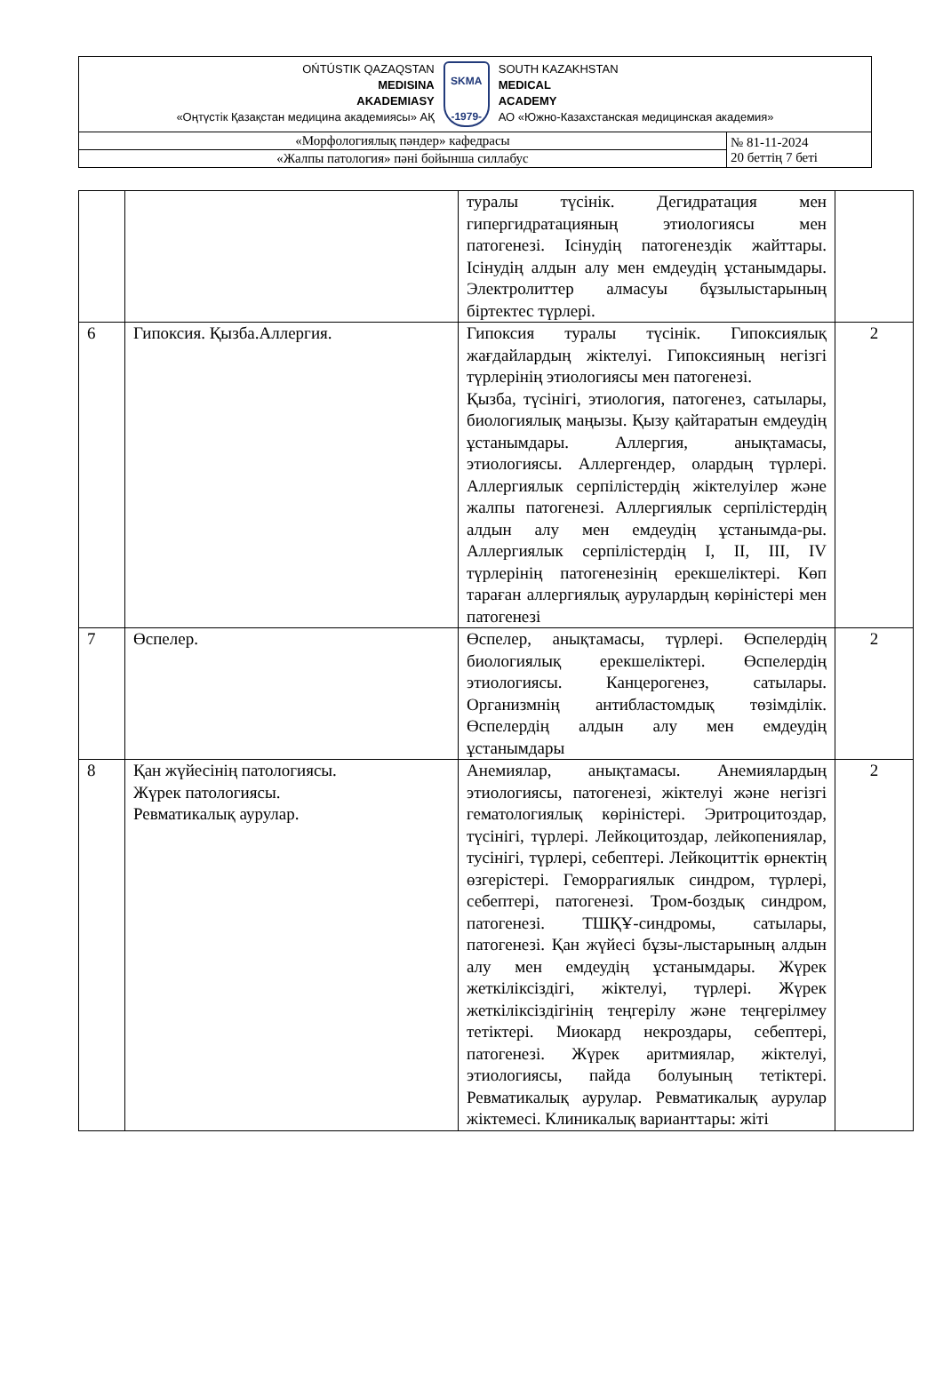| OŃTÚSTIK QAZAQSTAN MEDISINA AKADEMIASY «Оңтүстік Қазақстан медицина академиясы» АҚ SKMA -1979- SOUTH KAZAKHSTAN MEDICAL ACADEMY АО «Южно-Казахстанская медицинская академия» | |
| «Морфологиялық пәндер» кафедрасы | № 81-11-2024 20 беттің 7 беті |
| «Жалпы патология» пәні бойынша силлабус | |
| | | туралы түсінік. Дегидратация мен гипергидратацияның этиологиясы мен патогенезі. Ісінудің патогенездік жайттары. Ісінудің алдын алу мен емдеудің ұстанымдары. Электролиттер алмасуы бұзылыстарының біртектес түрлері. | |
| 6 | Гипоксия. Қызба.Аллергия. | Гипоксия туралы түсінік. Гипоксиялық жағдайлардың жіктелуі. Гипоксияның негізгі түрлерінің этиологиясы мен патогенезі. Қызба, түсінігі, этиология, патогенез, сатылары, биологиялық маңызы. Қызу қайтаратын емдеудің ұстанымдары. Аллергия, анықтамасы, этиологиясы. Аллергендер, олардың түрлері. Аллергиялык серпілістердің жіктелуілер және жалпы патогенезі. Аллергиялык серпілістердің алдын алу мен емдеудің ұстанымда-ры. Аллергиялык серпілістердің I, II, III, IV түрлерінің патогенезінің ерекшеліктері. Көп тараған аллергиялық аурулардың көріністері мен патогенезі | 2 |
| 7 | Өспелер. | Өспелер, анықтамасы, түрлері. Өспелердің биологиялық ерекшеліктері. Өспелердің этиологиясы. Канцерогенез, сатылары. Организмнің антибластомдық төзімділік. Өспелердің алдын алу мен емдеудің ұстанымдары | 2 |
| 8 | Қан жүйесінің патологиясы. Жүрек патологиясы. Ревматикалық аурулар. | Анемиялар, анықтамасы. Анемиялардың этиологиясы, патогенезі, жіктелуі және негізгі гематологиялық көріністері. Эритроцитоздар, түсінігі, түрлері. Лейкоцитоздар, лейкопениялар, тусінігі, түрлері, себептері. Лейкоциттік өрнектің өзгерістері. Геморрагиялык синдром, түрлері, себептері, патогенезі. Тром-боздық синдром, патогенезі. ТШҚҰ-синдромы, сатылары, патогенезі. Қан жүйесі бұзы-лыстарының алдын алу мен емдеудің ұстанымдары. Жүрек жеткіліксіздігі, жіктелуі, түрлері. Жүрек жеткіліксіздігінің теңгерілу және теңгерілмеу тетіктері. Миокард некроздары, себептері, патогенезі. Жүрек аритмиялар, жіктелуі, этиологиясы, пайда болуының тетіктері. Ревматикалық аурулар. Ревматикалық аурулар жіктемесі. Клиникалық варианттары: жіті | 2 |